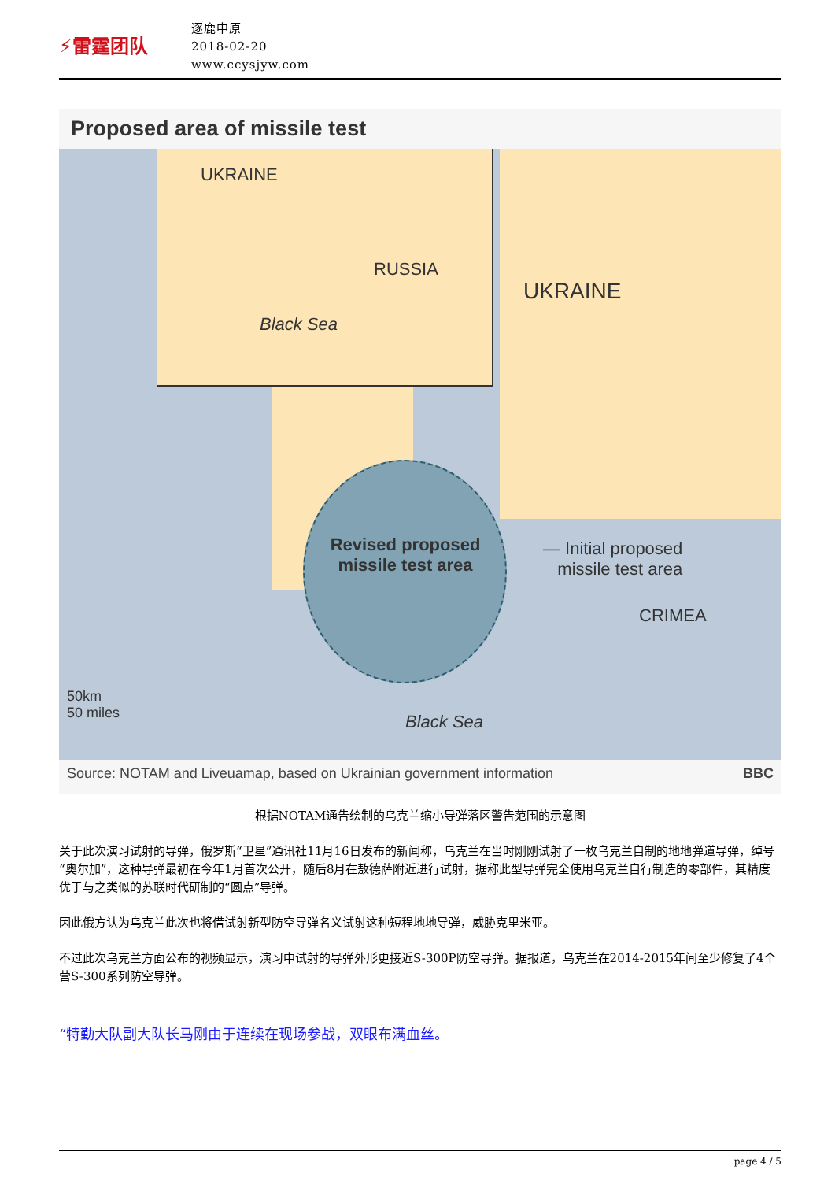⚡雷霆团队
逐鹿中原
2018-02-20
www.ccysjyw.com
Proposed area of missile test
UKRAINE
RUSSIA
Black Sea
UKRAINE
Revised proposed missile test area
— Initial proposed
missile test area
CRIMEA
Black Sea
50km
50 miles
Source: NOTAM and Liveuamap, based on Ukrainian government information BBC
根据NOTAM通告绘制的乌克兰缩小导弹落区警告范围的示意图
关于此次演习试射的导弹，俄罗斯“卫星”通讯社11月16日发布的新闻称，乌克兰在当时刚刚试射了一枚乌克兰自制的地地弹道导弹，绰号“奥尔加”，这种导弹最初在今年1月首次公开，随后8月在敖德萨附近进行试射，据称此型导弹完全使用乌克兰自行制造的零部件，其精度优于与之类似的苏联时代研制的“圆点”导弹。
因此俄方认为乌克兰此次也将借试射新型防空导弹名义试射这种短程地地导弹，威胁克里米亚。
不过此次乌克兰方面公布的视频显示，演习中试射的导弹外形更接近S-300P防空导弹。据报道，乌克兰在2014-2015年间至少修复了4个营S-300系列防空导弹。
“特勤大队副大队长马刚由于连续在现场参战，双眼布满血丝。
page 4 / 5